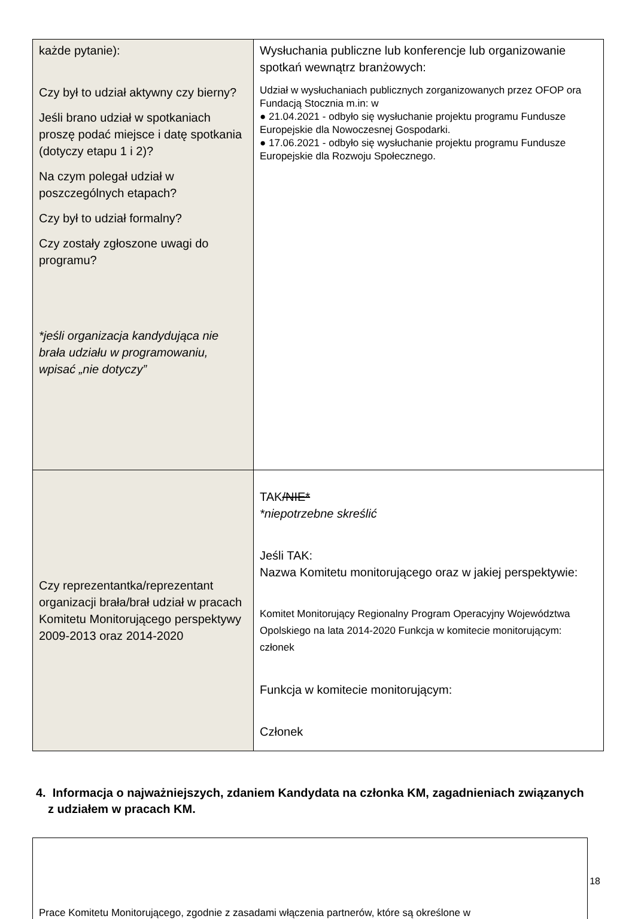| każde pytanie): Czy był to udział aktywny czy bierny? Jeśli brano udział w spotkaniach proszę podać miejsce i datę spotkania (dotyczy etapu 1 i 2)? Na czym polegał udział w poszczególnych etapach? Czy był to udział formalny? Czy zostały zgłoszone uwagi do programu? *jeśli organizacja kandydująca nie brała udziału w programowaniu, wpisać „nie dotyczy” | Wysłuchania publiczne lub konferencje lub organizowanie spotkań wewnątrz branżowych: Udział w wysłuchaniach publicznych zorganizowanych przez OFOP ora Fundacją Stocznia m.in: w ● 21.04.2021 - odbyło się wysłuchanie projektu programu Fundusze Europejskie dla Nowoczesnej Gospodarki. ● 17.06.2021 - odbyło się wysłuchanie projektu programu Fundusze Europejskie dla Rozwoju Społecznego. |
| Czy reprezentantka/reprezentant organizacji brała/brał udział w pracach Komitetu Monitorującego perspektywy 2009-2013 oraz 2014-2020 | TAK /NIE* *niepotrzebne skreślić Jeśli TAK: Nazwa Komitetu monitorującego oraz w jakiej perspektywie: Komitet Monitorujący Regionalny Program Operacyjny Województwa Opolskiego na lata 2014-2020 Funkcja w komitecie monitorującym: członek Funkcja w komitecie monitorującym: Członek |
4. Informacja o najważniejszych, zdaniem Kandydata na członka KM, zagadnieniach związanych z udziałem w pracach KM.
Prace Komitetu Monitorującego, zgodnie z zasadami włączenia partnerów, które są określone w
18